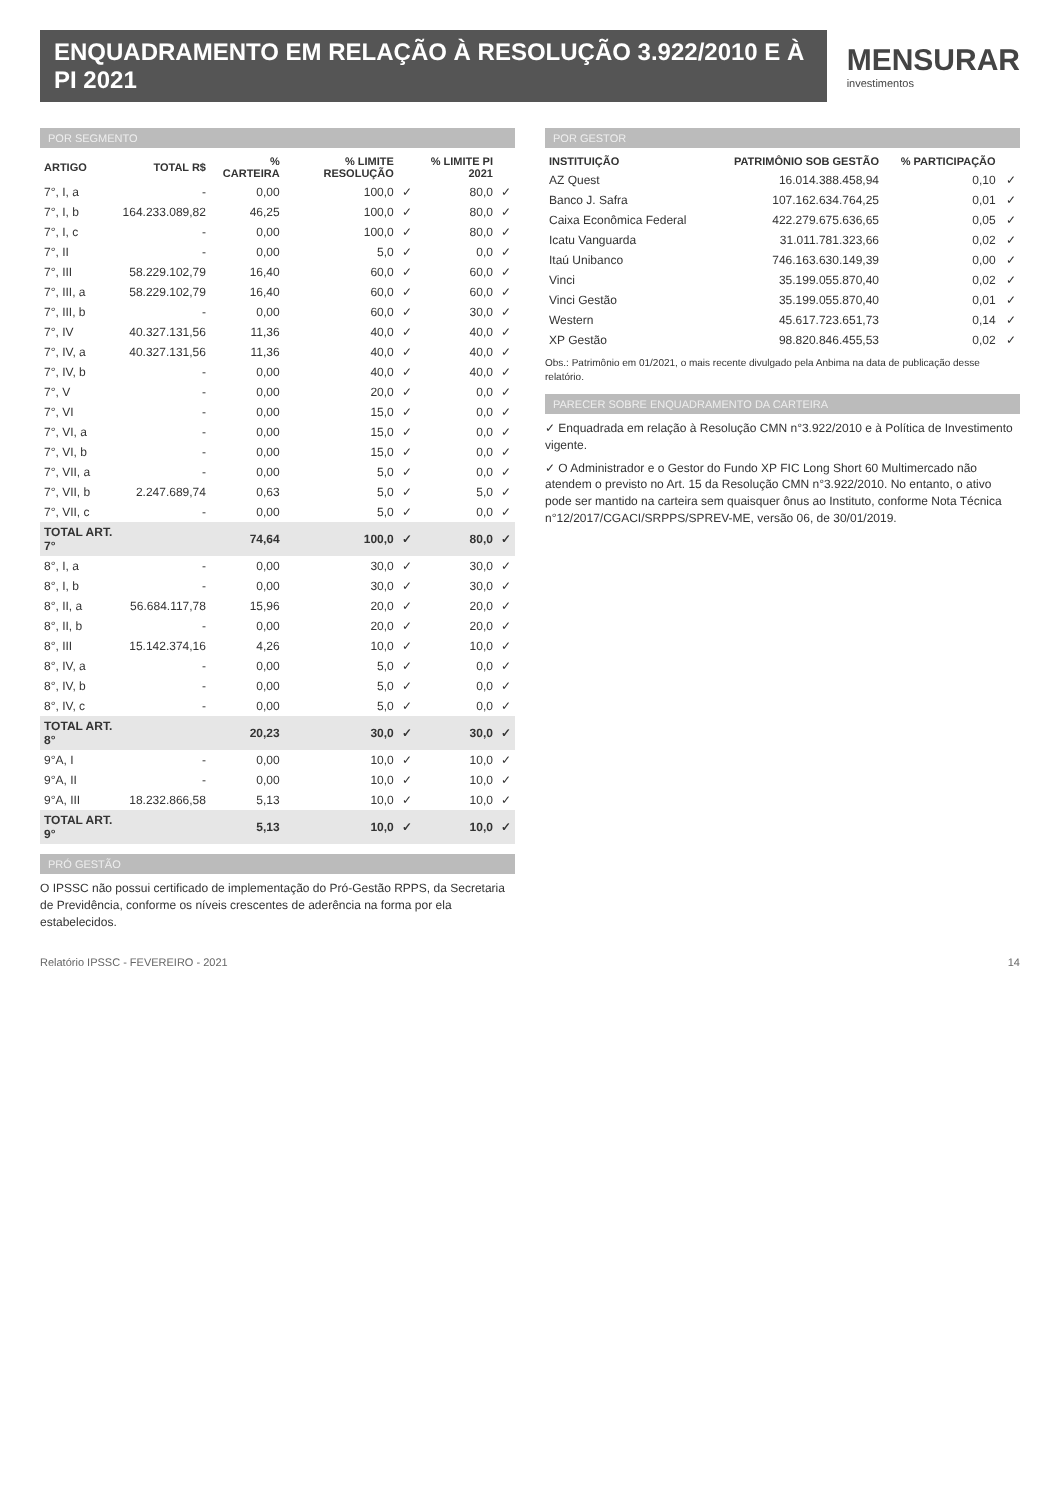ENQUADRAMENTO EM RELAÇÃO À RESOLUÇÃO 3.922/2010 E À PI 2021
MENSURAR
investimentos
POR SEGMENTO
| ARTIGO | TOTAL R$ | % CARTEIRA | % LIMITE RESOLUÇÃO | | % LIMITE PI 2021 | |
| --- | --- | --- | --- | --- | --- | --- |
| 7°, I, a | - | 0,00 | 100,0 | ✓ | 80,0 | ✓ |
| 7°, I, b | 164.233.089,82 | 46,25 | 100,0 | ✓ | 80,0 | ✓ |
| 7°, I, c | - | 0,00 | 100,0 | ✓ | 80,0 | ✓ |
| 7°, II | - | 0,00 | 5,0 | ✓ | 0,0 | ✓ |
| 7°, III | 58.229.102,79 | 16,40 | 60,0 | ✓ | 60,0 | ✓ |
| 7°, III, a | 58.229.102,79 | 16,40 | 60,0 | ✓ | 60,0 | ✓ |
| 7°, III, b | - | 0,00 | 60,0 | ✓ | 30,0 | ✓ |
| 7°, IV | 40.327.131,56 | 11,36 | 40,0 | ✓ | 40,0 | ✓ |
| 7°, IV, a | 40.327.131,56 | 11,36 | 40,0 | ✓ | 40,0 | ✓ |
| 7°, IV, b | - | 0,00 | 40,0 | ✓ | 40,0 | ✓ |
| 7°, V | - | 0,00 | 20,0 | ✓ | 0,0 | ✓ |
| 7°, VI | - | 0,00 | 15,0 | ✓ | 0,0 | ✓ |
| 7°, VI, a | - | 0,00 | 15,0 | ✓ | 0,0 | ✓ |
| 7°, VI, b | - | 0,00 | 15,0 | ✓ | 0,0 | ✓ |
| 7°, VII, a | - | 0,00 | 5,0 | ✓ | 0,0 | ✓ |
| 7°, VII, b | 2.247.689,74 | 0,63 | 5,0 | ✓ | 5,0 | ✓ |
| 7°, VII, c | - | 0,00 | 5,0 | ✓ | 0,0 | ✓ |
| TOTAL ART. 7° | | 74,64 | 100,0 | ✓ | 80,0 | ✓ |
| 8°, I, a | - | 0,00 | 30,0 | ✓ | 30,0 | ✓ |
| 8°, I, b | - | 0,00 | 30,0 | ✓ | 30,0 | ✓ |
| 8°, II, a | 56.684.117,78 | 15,96 | 20,0 | ✓ | 20,0 | ✓ |
| 8°, II, b | - | 0,00 | 20,0 | ✓ | 20,0 | ✓ |
| 8°, III | 15.142.374,16 | 4,26 | 10,0 | ✓ | 10,0 | ✓ |
| 8°, IV, a | - | 0,00 | 5,0 | ✓ | 0,0 | ✓ |
| 8°, IV, b | - | 0,00 | 5,0 | ✓ | 0,0 | ✓ |
| 8°, IV, c | - | 0,00 | 5,0 | ✓ | 0,0 | ✓ |
| TOTAL ART. 8° | | 20,23 | 30,0 | ✓ | 30,0 | ✓ |
| 9°A, I | - | 0,00 | 10,0 | ✓ | 10,0 | ✓ |
| 9°A, II | - | 0,00 | 10,0 | ✓ | 10,0 | ✓ |
| 9°A, III | 18.232.866,58 | 5,13 | 10,0 | ✓ | 10,0 | ✓ |
| TOTAL ART. 9° | | 5,13 | 10,0 | ✓ | 10,0 | ✓ |
PRÓ GESTÃO
O IPSSC não possui certificado de implementação do Pró-Gestão RPPS, da Secretaria de Previdência, conforme os níveis crescentes de aderência na forma por ela estabelecidos.
POR GESTOR
| INSTITUIÇÃO | PATRIMÔNIO SOB GESTÃO | % PARTICIPAÇÃO | |
| --- | --- | --- | --- |
| AZ Quest | 16.014.388.458,94 | 0,10 | ✓ |
| Banco J. Safra | 107.162.634.764,25 | 0,01 | ✓ |
| Caixa Econômica Federal | 422.279.675.636,65 | 0,05 | ✓ |
| Icatu Vanguarda | 31.011.781.323,66 | 0,02 | ✓ |
| Itaú Unibanco | 746.163.630.149,39 | 0,00 | ✓ |
| Vinci | 35.199.055.870,40 | 0,02 | ✓ |
| Vinci Gestão | 35.199.055.870,40 | 0,01 | ✓ |
| Western | 45.617.723.651,73 | 0,14 | ✓ |
| XP Gestão | 98.820.846.455,53 | 0,02 | ✓ |
Obs.: Patrimônio em 01/2021, o mais recente divulgado pela Anbima na data de publicação desse relatório.
PARECER SOBRE ENQUADRAMENTO DA CARTEIRA
✓ Enquadrada em relação à Resolução CMN n°3.922/2010 e à Política de Investimento vigente.
✓ O Administrador e o Gestor do Fundo XP FIC Long Short 60 Multimercado não atendem o previsto no Art. 15 da Resolução CMN n°3.922/2010. No entanto, o ativo pode ser mantido na carteira sem quaisquer ônus ao Instituto, conforme Nota Técnica n°12/2017/CGACI/SRPPS/SPREV-ME, versão 06, de 30/01/2019.
Relatório IPSSC - FEVEREIRO - 2021 14